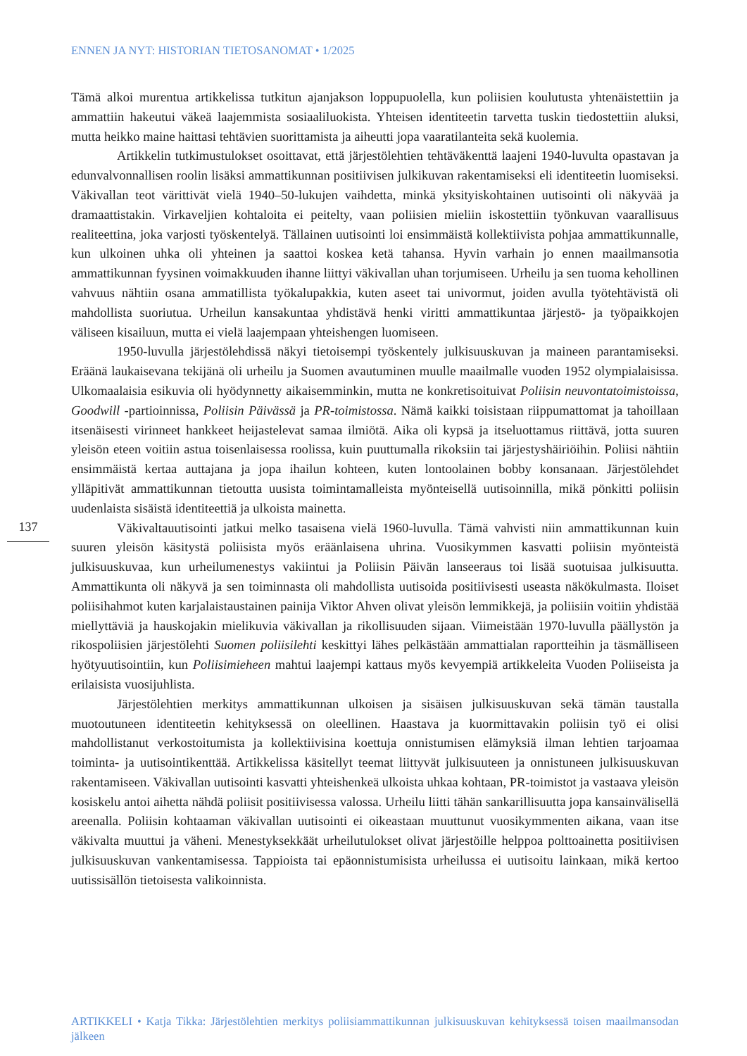ENNEN JA NYT: HISTORIAN TIETOSANOMAT • 1/2025
Tämä alkoi murentua artikkelissa tutkitun ajanjakson loppupuolella, kun poliisien koulutusta yhtenäistettiin ja ammattiin hakeutui väkeä laajemmista sosiaaliluokista. Yhteisen identiteetin tarvetta tuskin tiedostettiin aluksi, mutta heikko maine haittasi tehtävien suorittamista ja aiheutti jopa vaaratilanteita sekä kuolemia.
Artikkelin tutkimustulokset osoittavat, että järjestölehtien tehtäväkenttä laajeni 1940-luvulta opastavan ja edunvalvonnallisen roolin lisäksi ammattikunnan positiivisen julkikuvan rakentamiseksi eli identiteetin luomiseksi. Väkivallan teot värittivät vielä 1940–50-lukujen vaihdetta, minkä yksityiskohtainen uutisointi oli näkyvää ja dramaattistakin. Virkaveljien kohtaloita ei peitelty, vaan poliisien mieliin iskostettiin työnkuvan vaarallisuus realiteettina, joka varjosti työskentelyä. Tällainen uutisointi loi ensimmäistä kollektiivista pohjaa ammattikunnalle, kun ulkoinen uhka oli yhteinen ja saattoi koskea ketä tahansa. Hyvin varhain jo ennen maailmansotia ammattikunnan fyysinen voimakkuuden ihanne liittyi väkivallan uhan torjumiseen. Urheilu ja sen tuoma kehollinen vahvuus nähtiin osana ammatillista työkalupakkia, kuten aseet tai univormut, joiden avulla työtehtävistä oli mahdollista suoriutua. Urheilun kansakuntaa yhdistävä henki viritti ammattikuntaa järjestö- ja työpaikkojen väliseen kisailuun, mutta ei vielä laajempaan yhteishengen luomiseen.
1950-luvulla järjestölehdissä näkyi tietoisempi työskentely julkisuuskuvan ja maineen parantamiseksi. Eräänä laukaisevana tekijänä oli urheilu ja Suomen avautuminen muulle maailmalle vuoden 1952 olympialaisissa. Ulkomaalaisia esikuvia oli hyödynnetty aikaisemminkin, mutta ne konkretisoituivat Poliisin neuvontatoimistoissa, Goodwill -partioinnissa, Poliisin Päivässä ja PR-toimistossa. Nämä kaikki toisistaan riippumattomat ja tahoillaan itsenäisesti virinneet hankkeet heijastelevat samaa ilmiötä. Aika oli kypsä ja itseluottamus riittävä, jotta suuren yleisön eteen voitiin astua toisenlaisessa roolissa, kuin puuttumalla rikoksiin tai järjestyshäiriöihin. Poliisi nähtiin ensimmäistä kertaa auttajana ja jopa ihailun kohteen, kuten lontoolainen bobby konsanaan. Järjestölehdet ylläpitivät ammattikunnan tietoutta uusista toimintamalleista myönteisellä uutisoinnilla, mikä pönkitti poliisin uudenlaista sisäistä identiteettiä ja ulkoista mainetta.
Väkivaltauutisointi jatkui melko tasaisena vielä 1960-luvulla. Tämä vahvisti niin ammattikunnan kuin suuren yleisön käsitystä poliisista myös eräänlaisena uhrina. Vuosikymmen kasvatti poliisin myönteistä julkisuuskuvaa, kun urheilumenestys vakiintui ja Poliisin Päivän lanseeraus toi lisää suotuisaa julkisuutta. Ammattikunta oli näkyvä ja sen toiminnasta oli mahdollista uutisoida positiivisesti useasta näkökulmasta. Iloiset poliisihahmot kuten karjalaistaustainen painija Viktor Ahven olivat yleisön lemmikkejä, ja poliisiin voitiin yhdistää miellyttäviä ja hauskojakin mielikuvia väkivallan ja rikollisuuden sijaan. Viimeistään 1970-luvulla päällystön ja rikospoliisien järjestölehti Suomen poliisilehti keskittyi lähes pelkästään ammattialan raportteihin ja täsmälliseen hyötyuutisointiin, kun Poliisimieheen mahtui laajempi kattaus myös kevyempiä artikkeleita Vuoden Poliiseista ja erilaisista vuosijuhlista.
Järjestölehtien merkitys ammattikunnan ulkoisen ja sisäisen julkisuuskuvan sekä tämän taustalla muotoutuneen identiteetin kehityksessä on oleellinen. Haastava ja kuormittavakin poliisin työ ei olisi mahdollistanut verkostoitumista ja kollektiivisina koettuja onnistumisen elämyksiä ilman lehtien tarjoamaa toiminta- ja uutisointikenttää. Artikkelissa käsitellyt teemat liittyvät julkisuuteen ja onnistuneen julkisuuskuvan rakentamiseen. Väkivallan uutisointi kasvatti yhteishenkeä ulkoista uhkaa kohtaan, PR-toimistot ja vastaava yleisön kosiskelu antoi aihetta nähdä poliisit positiivisessa valossa. Urheilu liitti tähän sankarillisuutta jopa kansainvälisellä areenalla. Poliisin kohtaaman väkivallan uutisointi ei oikeastaan muuttunut vuosikymmenten aikana, vaan itse väkivalta muuttui ja väheni. Menestyksekkäät urheilutulokset olivat järjestöille helppoa polttoainetta positiivisen julkisuuskuvan vankentamisessa. Tappioista tai epäonnistumisista urheilussa ei uutisoitu lainkaan, mikä kertoo uutissisällön tietoisesta valikoinnista.
137
ARTIKKELI • Katja Tikka: Järjestölehtien merkitys poliisiammattikunnan julkisuuskuvan kehityksessä toisen maailmansodan jälkeen